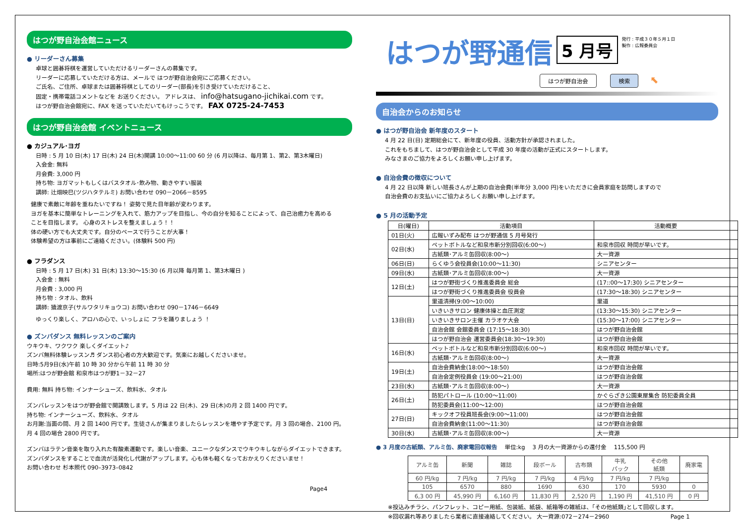はつが野自治会館ニュース
● リーダーさん募集
卓球と囲碁将棋を運営していただけるリーダーさんの募集です。
リーダーに応募していただける方は、メールで はつが野自治会宛にご応募ください。
ご氏名、ご住所、卓球または囲碁将棋としてのリーダー(部長)を引き受けていただけること、
固定・携帯電話コメントなどを お送りください。 アドレスは、 info@hatsugano-jichikai.com です。
はつが野自治会館宛に、FAX を送っていただいてもけっこうです。 FAX 0725-24-7453
はつが野自治会館 イベントニュース
● カジュアル･ヨガ
日時 : 5 月 10 日(木) 17 日(木) 24 日(木)開講 10:00～11:00 60 分 (6 月以降は、毎月第 1、第2、第3木曜日)
入会金: 無料
月会費: 3,000 円
持ち物: ヨガマットもしくはバスタオル･飲み物、動きやすい服装
講師: 辻畑映巳(ツジハタテルミ) お問い合わせ 090－2066－8595
健康で素敵に年齢を重ねたいですね！ 姿勢で見た目年齢が変わります。
ヨガを基本に簡単なトレーニングを入れて、筋力アップを目指し、今の自分を知ることによって、自己治癒力を高める
ことを目指します。 心身のストレスを整えましょう！！
体の硬い方でも大丈夫です。自分のペースで行うことが大事！
体験希望の方は事前にご連絡ください。(体験料 500 円)
● フラダンス
日時 : 5 月 17 日(木) 31 日(木) 13:30～15:30 (6 月以降 毎月第 1、第3木曜日 )
入会金 : 無料
月会費 : 3,000 円
持ち物 : タオル、飲料
講師: 猿渡京子(サルワタリキョウコ) お問い合わせ 090－1746－6649
ゆっくり楽しく、アロハの心で、いっしょに フラを踊りましょう ！
● ズンバダンス 無料レッスンのご案内
ウキウキ、ワクワク 楽しくダイエット♪
ズンバ無料体験レッスン♬ ダンス初心者の方大歓迎です。気楽にお越しくださいませ。
日時:5月9日(水)午前 10 時 30 分から午前 11 時 30 分
場所:はつが野会館 和泉市はつが野1－32－27
費用: 無料 持ち物: インナーシューズ、飲料水、タオル
ズンバレッスンをはつが野会館で開講致します。5 月は 22 日(木)、29 日(木)の月 2 回 1400 円です。
持ち物: インナーシューズ、飲料水、タオル
お月謝:当面の間、月 2 回 1400 円です。生徒さんが集まりましたらレッスンを増やす予定です。月 3 回の場合、2100 円。
月 4 回の場合 2800 円です。
ズンバはラテン音楽を取り入れた有酸素運動です。楽しい音楽、ユニークなダンスでウキウキしながらダイエットできます。
ズンバダンスをすることで血流が活発化し代謝がアップします。心も体も軽くなっておかえりくださいませ！
お問い合わせ 杉本照代 090–3973–0842
Page4
はつが野通信 5 月号 発行 : 平成３０年５月１日
製作 : 広報委員会
はつが野自治会 検索 ⬉
自治会からのお知らせ
● はつが野自治会 新年度のスタート
4 月 22 日(日) 定期総会にて、新年度の役員、活動方針が承認されました。
これをもちまして、はつが野自治会として平成 30 年度の活動が正式にスタートします。
みなさまのご協力をよろしくお願い申し上げます。
● 自治会費の徴収について
4 月 22 日以降 新しい班長さんが上期の自治会費(半年分 3,000 円)をいただきに会員家庭を訪問しますので
自治会費のお支払いにご協力よろしくお願い申し上げます。
● 5 月の活動予定
| 日(曜日) | 活動項目 | 活動概要 |
| --- | --- | --- |
| 01日(火) | 広報いずみ配布 はつが野通信 5 月号発行 | |
| 02日(水) | ペットボトルなど和泉市新分別回収(6:00～) | 和泉市回収 時間が早いです。 |
| | 古紙類･アルミ缶回収(8:00～) | 大一資源 |
| 06日(日) | らくゆう会役員会(10:00～11:30) | シニアセンター |
| 09日(水) | 古紙類･アルミ缶回収(8:00～) | 大一資源 |
| 12日(土) | はつが野街づくり推進委員会 総会 | (17::00～17:30) シニアセンター |
| | はつが野街づくり推進委員会 役員会 | (17:30～18:30) シニアセンター |
| 13日(日) | 里道清掃(9:00～10:00) | 里道 |
| | いきいきサロン 健康体操と血圧測定 | (13:30～15:30) シニアセンター |
| | いきいきサロン主催 カラオケ大会 | (15:30～17:00) シニアセンター |
| | 自治会館 会館委員会 (17:15～18:30) | はつが野自治会館 |
| | はつが野自治会 運営委員会(18:30～19:30) | はつが野自治会館 |
| 16日(水) | ペットボトルなど和泉市新分別回収(6:00～) | 和泉市回収 時間が早いです。 |
| | 古紙類･アルミ缶回収(8:00～) | 大一資源 |
| 19日(土) | 自治会費納金(18:00～18:50) | はつが野自治会館 |
| | 自治会定例役員会 (19:00～21:00) | はつが野自治会館 |
| 23日(水) | 古紙類･アルミ缶回収(8:00～) | 大一資源 |
| 26日(土) | 防犯パトロール (10:00～11:00) | かぐらざき公園東屋集合 防犯委員全員 |
| | 防犯委員会(11:00～12:00) | はつが野自治会館 |
| 27日(日) | キックオフ役員班長会(9:00～11:00) | はつが野自治会館 |
| | 自治会費納金(11:00～11:30) | はつが野自治会館 |
| 30日(水) | 古紙類･アルミ缶回収(8:00～) | 大一資源 |
● 3 月度の古紙類、アルミ缶、廃家電回収報告 　単位:kg　 3 月の大一資源からの還付金 　115,500 円
| アルミ缶 | 新聞 | 雑誌 | 段ボール | 古布類 | 牛乳 パック | その他 紙類 | 廃家電 |
| --- | --- | --- | --- | --- | --- | --- | --- |
| 60 円/kg | 7 円/kg | 7 円/kg | 7 円/kg | 4 円/kg | 7 円/kg | 7 円/kg | |
| 105 | 6570 | 880 | 1690 | 630 | 170 | 5930 | 0 |
| 6,3 00 円 | 45,990 円 | 6,160 円 | 11,830 円 | 2,520 円 | 1,190 円 | 41,510 円 | 0 円 |
※投込みチラシ、パンフレット、コピー用紙、包装紙、紙袋、紙箱等の雑紙は、｢その他紙類｣として回収します。
※回収漏れ等ありましたら業者に直接連絡してください。 大一資源:072－274－2960 Page 1